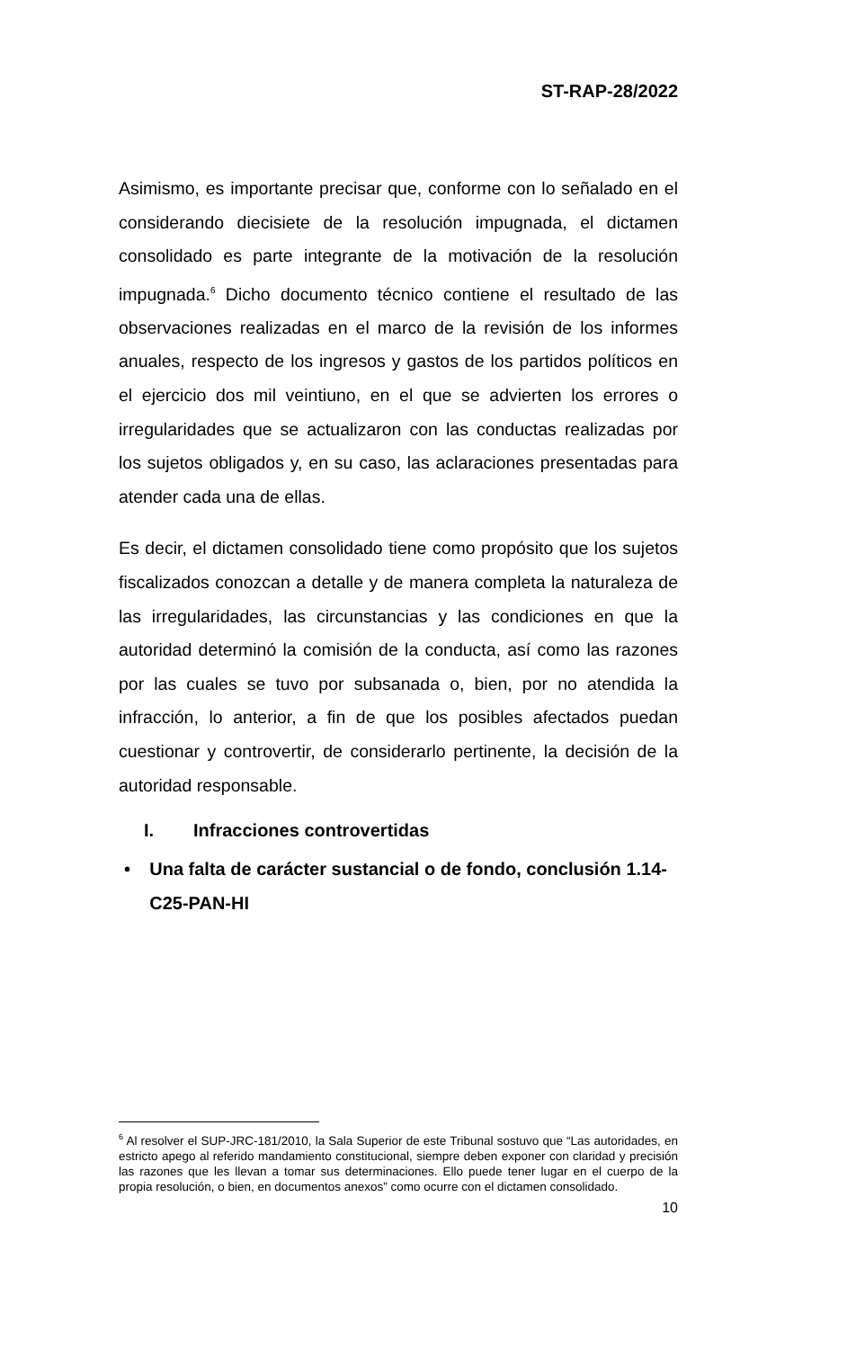ST-RAP-28/2022
Asimismo, es importante precisar que, conforme con lo señalado en el considerando diecisiete de la resolución impugnada, el dictamen consolidado es parte integrante de la motivación de la resolución impugnada.<sup>6</sup> Dicho documento técnico contiene el resultado de las observaciones realizadas en el marco de la revisión de los informes anuales, respecto de los ingresos y gastos de los partidos políticos en el ejercicio dos mil veintiuno, en el que se advierten los errores o irregularidades que se actualizaron con las conductas realizadas por los sujetos obligados y, en su caso, las aclaraciones presentadas para atender cada una de ellas.
Es decir, el dictamen consolidado tiene como propósito que los sujetos fiscalizados conozcan a detalle y de manera completa la naturaleza de las irregularidades, las circunstancias y las condiciones en que la autoridad determinó la comisión de la conducta, así como las razones por las cuales se tuvo por subsanada o, bien, por no atendida la infracción, lo anterior, a fin de que los posibles afectados puedan cuestionar y controvertir, de considerarlo pertinente, la decisión de la autoridad responsable.
I. Infracciones controvertidas
• Una falta de carácter sustancial o de fondo, conclusión 1.14-C25-PAN-HI
<sup>6</sup> Al resolver el SUP-JRC-181/2010, la Sala Superior de este Tribunal sostuvo que “Las autoridades, en estricto apego al referido mandamiento constitucional, siempre deben exponer con claridad y precisión las razones que les llevan a tomar sus determinaciones. Ello puede tener lugar en el cuerpo de la propia resolución, o bien, en documentos anexos” como ocurre con el dictamen consolidado.
10